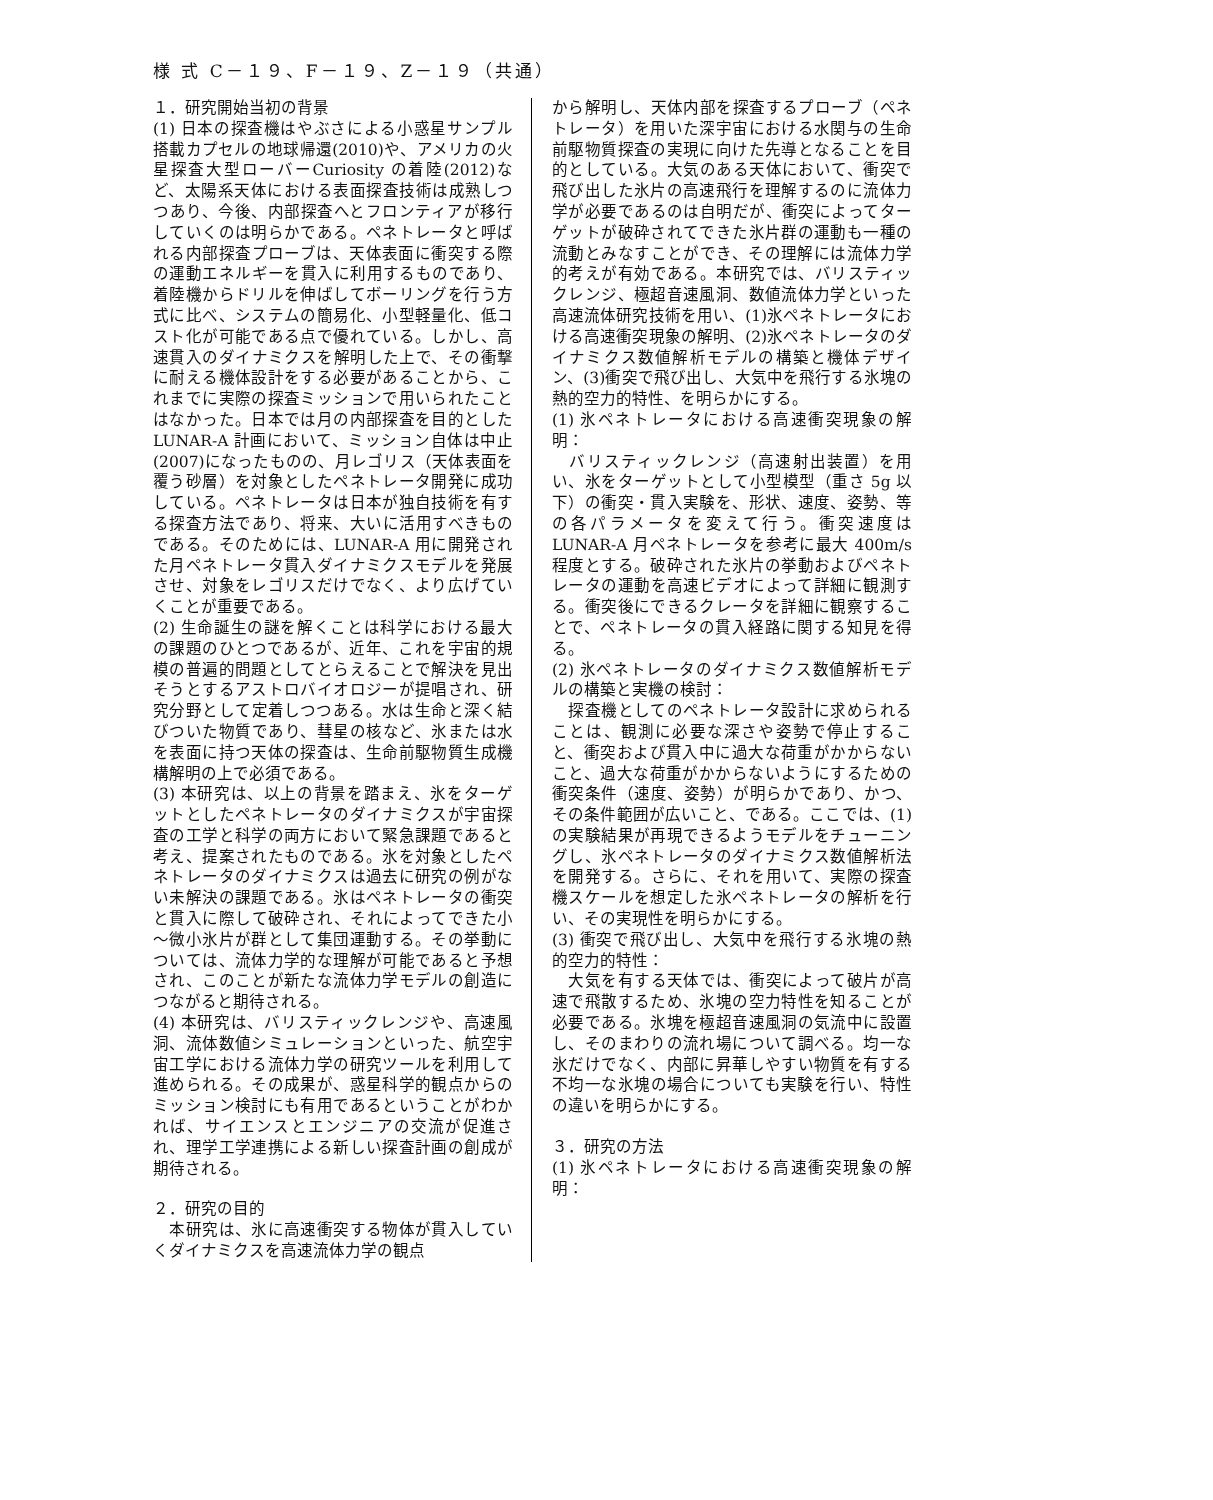様 式 C－１９、F－１９、Z－１９（共通）
１．研究開始当初の背景
(1) 日本の探査機はやぶさによる小惑星サンプル搭載カプセルの地球帰還(2010)や、アメリカの火星探査大型ローバーCuriosity の着陸(2012)など、太陽系天体における表面探査技術は成熟しつつあり、今後、内部探査へとフロンティアが移行していくのは明らかである。ペネトレータと呼ばれる内部探査プローブは、天体表面に衝突する際の運動エネルギーを貫入に利用するものであり、着陸機からドリルを伸ばしてボーリングを行う方式に比べ、システムの簡易化、小型軽量化、低コスト化が可能である点で優れている。しかし、高速貫入のダイナミクスを解明した上で、その衝撃に耐える機体設計をする必要があることから、これまでに実際の探査ミッションで用いられたことはなかった。日本では月の内部探査を目的とした LUNAR-A 計画において、ミッション自体は中止(2007)になったものの、月レゴリス（天体表面を覆う砂層）を対象としたペネトレータ開発に成功している。ペネトレータは日本が独自技術を有する探査方法であり、将来、大いに活用すべきものである。そのためには、LUNAR-A 用に開発された月ペネトレータ貫入ダイナミクスモデルを発展させ、対象をレゴリスだけでなく、より広げていくことが重要である。
(2) 生命誕生の謎を解くことは科学における最大の課題のひとつであるが、近年、これを宇宙的規模の普遍的問題としてとらえることで解決を見出そうとするアストロバイオロジーが提唱され、研究分野として定着しつつある。水は生命と深く結びついた物質であり、彗星の核など、氷または水を表面に持つ天体の探査は、生命前駆物質生成機構解明の上で必須である。
(3) 本研究は、以上の背景を踏まえ、氷をターゲットとしたペネトレータのダイナミクスが宇宙探査の工学と科学の両方において緊急課題であると考え、提案されたものである。氷を対象としたペネトレータのダイナミクスは過去に研究の例がない未解決の課題である。氷はペネトレータの衝突と貫入に際して破砕され、それによってできた小～微小氷片が群として集団運動する。その挙動については、流体力学的な理解が可能であると予想され、このことが新たな流体力学モデルの創造につながると期待される。
(4) 本研究は、バリスティックレンジや、高速風洞、流体数値シミュレーションといった、航空宇宙工学における流体力学の研究ツールを利用して進められる。その成果が、惑星科学的観点からのミッション検討にも有用であるということがわかれば、サイエンスとエンジニアの交流が促進され、理学工学連携による新しい探査計画の創成が期待される。
２．研究の目的
　本研究は、氷に高速衝突する物体が貫入していくダイナミクスを高速流体力学の観点
から解明し、天体内部を探査するプローブ（ペネトレータ）を用いた深宇宙における水関与の生命前駆物質探査の実現に向けた先導となることを目的としている。大気のある天体において、衝突で飛び出した氷片の高速飛行を理解するのに流体力学が必要であるのは自明だが、衝突によってターゲットが破砕されてできた氷片群の運動も一種の流動とみなすことができ、その理解には流体力学的考えが有効である。本研究では、バリスティックレンジ、極超音速風洞、数値流体力学といった高速流体研究技術を用い、(1)氷ペネトレータにおける高速衝突現象の解明、(2)氷ペネトレータのダイナミクス数値解析モデルの構築と機体デザイン、(3)衝突で飛び出し、大気中を飛行する氷塊の熱的空力的特性、を明らかにする。
(1) 氷ペネトレータにおける高速衝突現象の解明：
　バリスティックレンジ（高速射出装置）を用い、氷をターゲットとして小型模型（重さ 5g 以下）の衝突・貫入実験を、形状、速度、姿勢、等の各パラメータを変えて行う。衝突速度は LUNAR-A 月ペネトレータを参考に最大 400m/s 程度とする。破砕された氷片の挙動およびペネトレータの運動を高速ビデオによって詳細に観測する。衝突後にできるクレータを詳細に観察することで、ペネトレータの貫入経路に関する知見を得る。
(2) 氷ペネトレータのダイナミクス数値解析モデルの構築と実機の検討：
　探査機としてのペネトレータ設計に求められることは、観測に必要な深さや姿勢で停止すること、衝突および貫入中に過大な荷重がかからないこと、過大な荷重がかからないようにするための衝突条件（速度、姿勢）が明らかであり、かつ、その条件範囲が広いこと、である。ここでは、(1)の実験結果が再現できるようモデルをチューニングし、氷ペネトレータのダイナミクス数値解析法を開発する。さらに、それを用いて、実際の探査機スケールを想定した氷ペネトレータの解析を行い、その実現性を明らかにする。
(3) 衝突で飛び出し、大気中を飛行する氷塊の熱的空力的特性：
　大気を有する天体では、衝突によって破片が高速で飛散するため、氷塊の空力特性を知ることが必要である。氷塊を極超音速風洞の気流中に設置し、そのまわりの流れ場について調べる。均一な氷だけでなく、内部に昇華しやすい物質を有する不均一な氷塊の場合についても実験を行い、特性の違いを明らかにする。
３．研究の方法
(1) 氷ペネトレータにおける高速衝突現象の解明：